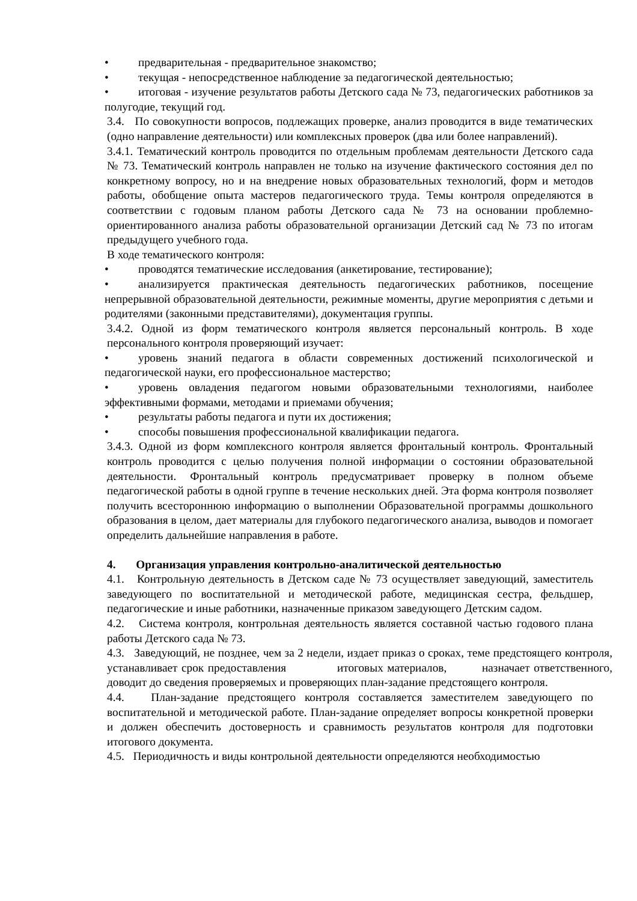• предварительная - предварительное знакомство;
• текущая - непосредственное наблюдение за педагогической деятельностью;
• итоговая - изучение результатов работы Детского сада № 73, педагогических работников за полугодие, текущий год.
3.4. По совокупности вопросов, подлежащих проверке, анализ проводится в виде тематических (одно направление деятельности) или комплексных проверок (два или более направлений).
3.4.1. Тематический контроль проводится по отдельным проблемам деятельности Детского сада № 73. Тематический контроль направлен не только на изучение фактического состояния дел по конкретному вопросу, но и на внедрение новых образовательных технологий, форм и методов работы, обобщение опыта мастеров педагогического труда. Темы контроля определяются в соответствии с годовым планом работы Детского сада № 73 на основании проблемно-ориентированного анализа работы образовательной организации Детский сад № 73 по итогам предыдущего учебного года.
В ходе тематического контроля:
• проводятся тематические исследования (анкетирование, тестирование);
• анализируется практическая деятельность педагогических работников, посещение непрерывной образовательной деятельности, режимные моменты, другие мероприятия с детьми и родителями (законными представителями), документация группы.
3.4.2. Одной из форм тематического контроля является персональный контроль. В ходе персонального контроля проверяющий изучает:
• уровень знаний педагога в области современных достижений психологической и педагогической науки, его профессиональное мастерство;
• уровень овладения педагогом новыми образовательными технологиями, наиболее эффективными формами, методами и приемами обучения;
• результаты работы педагога и пути их достижения;
• способы повышения профессиональной квалификации педагога.
3.4.3. Одной из форм комплексного контроля является фронтальный контроль. Фронтальный контроль проводится с целью получения полной информации о состоянии образовательной деятельности. Фронтальный контроль предусматривает проверку в полном объеме педагогической работы в одной группе в течение нескольких дней. Эта форма контроля позволяет получить всестороннюю информацию о выполнении Образовательной программы дошкольного образования в целом, дает материалы для глубокого педагогического анализа, выводов и помогает определить дальнейшие направления в работе.
4. Организация управления контрольно-аналитической деятельностью
4.1. Контрольную деятельность в Детском саде № 73 осуществляет заведующий, заместитель заведующего по воспитательной и методической работе, медицинская сестра, фельдшер, педагогические и иные работники, назначенные приказом заведующего Детским садом.
4.2. Система контроля, контрольная деятельность является составной частью годового плана работы Детского сада № 73.
4.3. Заведующий, не позднее, чем за 2 недели, издает приказ о сроках, теме предстоящего контроля, устанавливает срок предоставления итоговых материалов, назначает ответственного, доводит до сведения проверяемых и проверяющих план-задание предстоящего контроля.
4.4. План-задание предстоящего контроля составляется заместителем заведующего по воспитательной и методической работе. План-задание определяет вопросы конкретной проверки и должен обеспечить достоверность и сравнимость результатов контроля для подготовки итогового документа.
4.5. Периодичность и виды контрольной деятельности определяются необходимостью